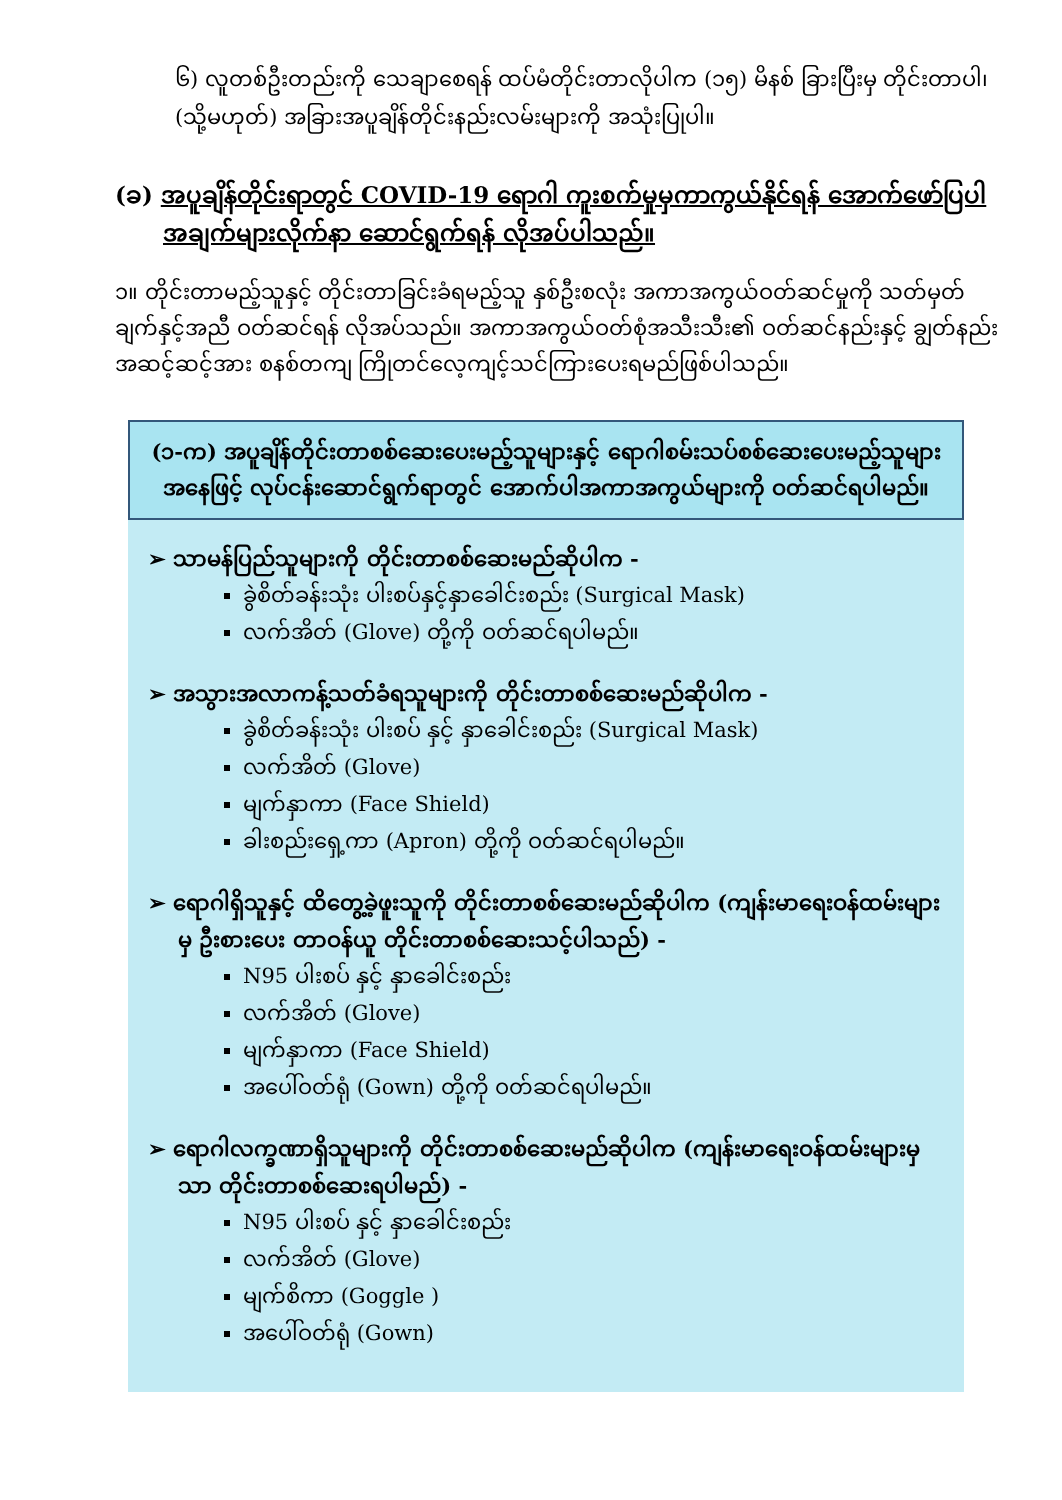၆) လူတစ်ဦးတည်းကို သေချာစေရန် ထပ်မံတိုင်းတာလိုပါက (၁၅) မိနစ် ခြားပြီးမှ တိုင်းတာပါ၊ (သို့မဟုတ်) အခြားအပူချိန်တိုင်းနည်းလမ်းများကို အသုံးပြုပါ။
(ခ) အပူချိန်တိုင်းရာတွင် COVID-19 ရောဂါ ကူးစက်မှုမှကာကွယ်နိုင်ရန် အောက်ဖော်ပြပါ
အချက်များလိုက်နာ ဆောင်ရွက်ရန် လိုအပ်ပါသည်။
၁။ တိုင်းတာမည့်သူနှင့် တိုင်းတာခြင်းခံရမည့်သူ နှစ်ဦးစလုံး အကာအကွယ်ဝတ်ဆင်မှုကို သတ်မှတ်ချက်နှင့်အညီ ဝတ်ဆင်ရန် လိုအပ်သည်။ အကာအကွယ်ဝတ်စုံအသီးသီး၏ ဝတ်ဆင်နည်းနှင့် ချွတ်နည်း အဆင့်ဆင့်အား စနစ်တကျ ကြိုတင်လေ့ကျင့်သင်ကြားပေးရမည်ဖြစ်ပါသည်။
(၁-က) အပူချိန်တိုင်းတာစစ်ဆေးပေးမည့်သူများနှင့် ရောဂါစမ်းသပ်စစ်ဆေးပေးမည့်သူများ အနေဖြင့် လုပ်ငန်းဆောင်ရွက်ရာတွင် အောက်ပါအကာအကွယ်များကို ဝတ်ဆင်ရပါမည်။
➢ သာမန်ပြည်သူများကို တိုင်းတာစစ်ဆေးမည်ဆိုပါက -
ခွဲစိတ်ခန်းသုံး ပါးစပ်နှင့်နှာခေါင်းစည်း (Surgical Mask)
လက်အိတ် (Glove) တို့ကို ဝတ်ဆင်ရပါမည်။
➢ အသွားအလာကန့်သတ်ခံရသူများကို တိုင်းတာစစ်ဆေးမည်ဆိုပါက -
ခွဲစိတ်ခန်းသုံး ပါးစပ် နှင့် နှာခေါင်းစည်း (Surgical Mask)
လက်အိတ် (Glove)
မျက်နှာကာ (Face Shield)
ခါးစည်းရှေ့ကာ (Apron) တို့ကို ဝတ်ဆင်ရပါမည်။
➢ ရောဂါရှိသူနှင့် ထိတွေ့ခဲ့ဖူးသူကို တိုင်းတာစစ်ဆေးမည်ဆိုပါက (ကျန်းမာရေးဝန်ထမ်းများမှ ဦးစားပေး တာဝန်ယူ တိုင်းတာစစ်ဆေးသင့်ပါသည်) -
N95 ပါးစပ် နှင့် နှာခေါင်းစည်း
လက်အိတ် (Glove)
မျက်နှာကာ (Face Shield)
အပေါ်ဝတ်ရုံ (Gown) တို့ကို ဝတ်ဆင်ရပါမည်။
➢ ရောဂါလက္ခဏာရှိသူများကို တိုင်းတာစစ်ဆေးမည်ဆိုပါက (ကျန်းမာရေးဝန်ထမ်းများမှသာ တိုင်းတာစစ်ဆေးရပါမည်) -
N95 ပါးစပ် နှင့် နှာခေါင်းစည်း
လက်အိတ် (Glove)
မျက်စိကာ (Goggle )
အပေါ်ဝတ်ရုံ (Gown)